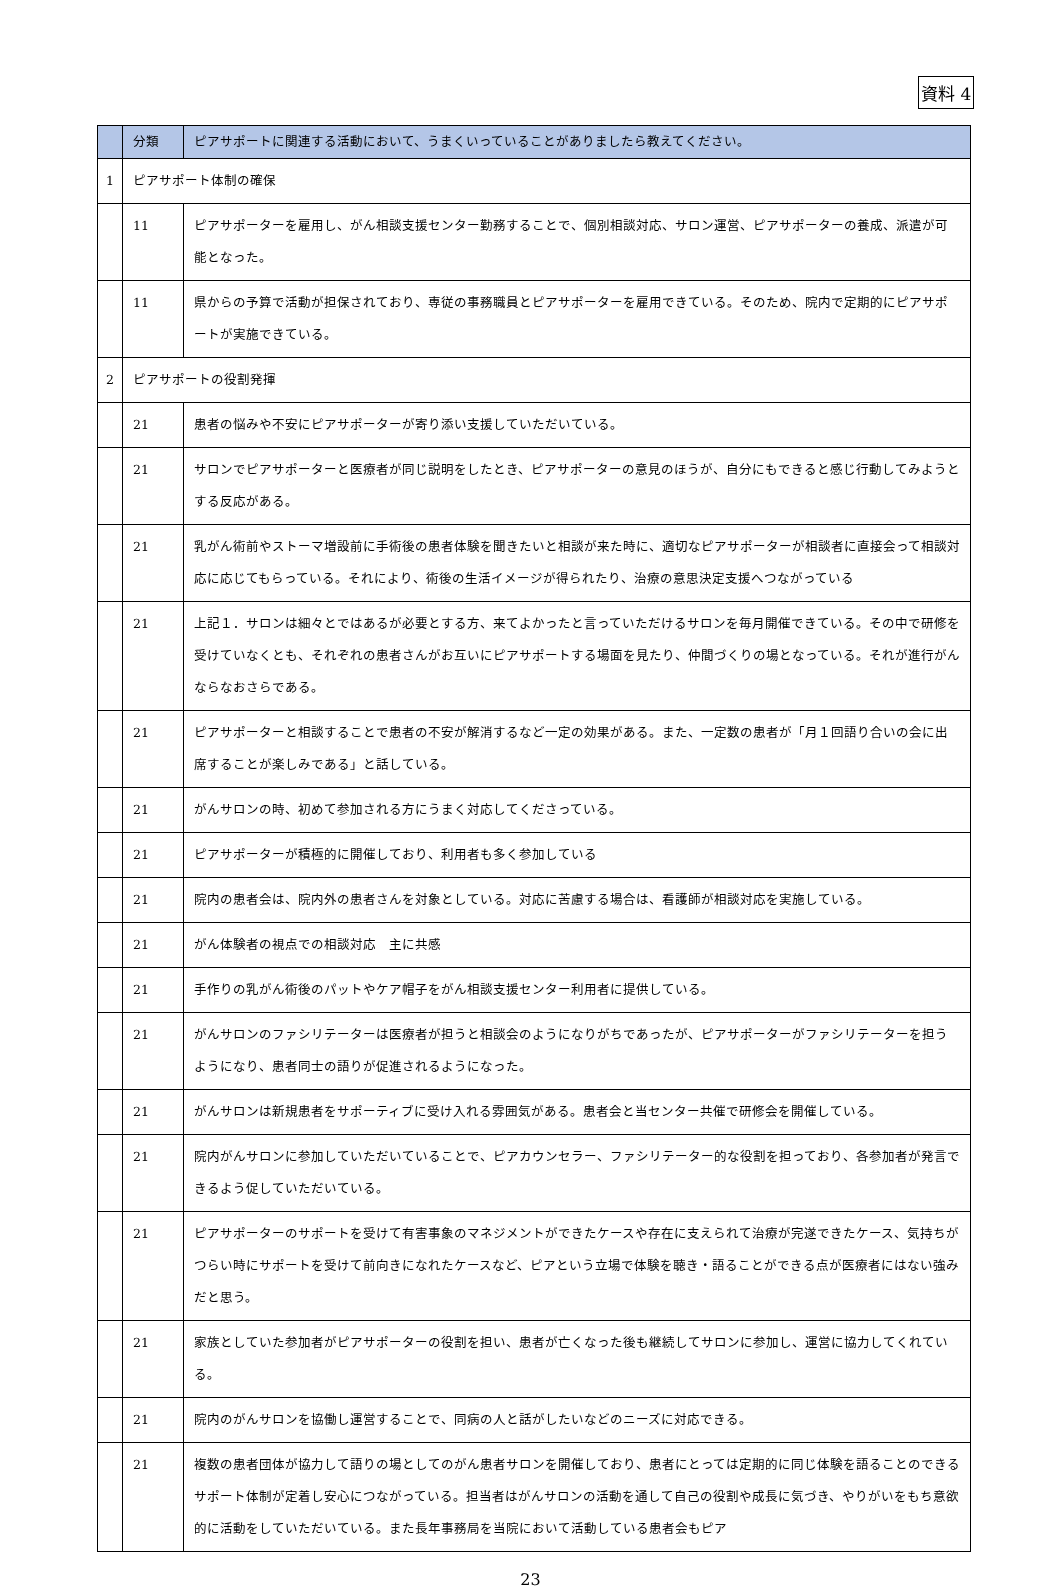資料 4
| | 分類 | ピアサポートに関連する活動において、うまくいっていることがありましたら教えてください。 |
| --- | --- | --- |
| 1 | ピアサポート体制の確保 | |
| | 11 | ピアサポーターを雇用し、がん相談支援センター勤務することで、個別相談対応、サロン運営、ピアサポーターの養成、派遣が可能となった。 |
| | 11 | 県からの予算で活動が担保されており、専従の事務職員とピアサポーターを雇用できている。そのため、院内で定期的にピアサポートが実施できている。 |
| 2 | ピアサポートの役割発揮 | |
| | 21 | 患者の悩みや不安にピアサポーターが寄り添い支援していただいている。 |
| | 21 | サロンでピアサポーターと医療者が同じ説明をしたとき、ピアサポーターの意見のほうが、自分にもできると感じ行動してみようとする反応がある。 |
| | 21 | 乳がん術前やストーマ増設前に手術後の患者体験を聞きたいと相談が来た時に、適切なピアサポーターが相談者に直接会って相談対応に応じてもらっている。それにより、術後の生活イメージが得られたり、治療の意思決定支援へつながっている |
| | 21 | 上記１．サロンは細々とではあるが必要とする方、来てよかったと言っていただけるサロンを毎月開催できている。その中で研修を受けていなくとも、それぞれの患者さんがお互いにピアサポートする場面を見たり、仲間づくりの場となっている。それが進行がんならなおさらである。 |
| | 21 | ピアサポーターと相談することで患者の不安が解消するなど一定の効果がある。また、一定数の患者が「月１回語り合いの会に出席することが楽しみである」と話している。 |
| | 21 | がんサロンの時、初めて参加される方にうまく対応してくださっている。 |
| | 21 | ピアサポーターが積極的に開催しており、利用者も多く参加している |
| | 21 | 院内の患者会は、院内外の患者さんを対象としている。対応に苦慮する場合は、看護師が相談対応を実施している。 |
| | 21 | がん体験者の視点での相談対応 主に共感 |
| | 21 | 手作りの乳がん術後のパットやケア帽子をがん相談支援センター利用者に提供している。 |
| | 21 | がんサロンのファシリテーターは医療者が担うと相談会のようになりがちであったが、ピアサポーターがファシリテーターを担うようになり、患者同士の語りが促進されるようになった。 |
| | 21 | がんサロンは新規患者をサポーティブに受け入れる雰囲気がある。患者会と当センター共催で研修会を開催している。 |
| | 21 | 院内がんサロンに参加していただいていることで、ピアカウンセラー、ファシリテーター的な役割を担っており、各参加者が発言できるよう促していただいている。 |
| | 21 | ピアサポーターのサポートを受けて有害事象のマネジメントができたケースや存在に支えられて治療が完遂できたケース、気持ちがつらい時にサポートを受けて前向きになれたケースなど、ピアという立場で体験を聴き・語ることができる点が医療者にはない強みだと思う。 |
| | 21 | 家族としていた参加者がピアサポーターの役割を担い、患者が亡くなった後も継続してサロンに参加し、運営に協力してくれている。 |
| | 21 | 院内のがんサロンを協働し運営することで、同病の人と話がしたいなどのニーズに対応できる。 |
| | 21 | 複数の患者団体が協力して語りの場としてのがん患者サロンを開催しており、患者にとっては定期的に同じ体験を語ることのできるサポート体制が定着し安心につながっている。担当者はがんサロンの活動を通して自己の役割や成長に気づき、やりがいをもち意欲的に活動をしていただいている。また長年事務局を当院において活動している患者会もピア |
23